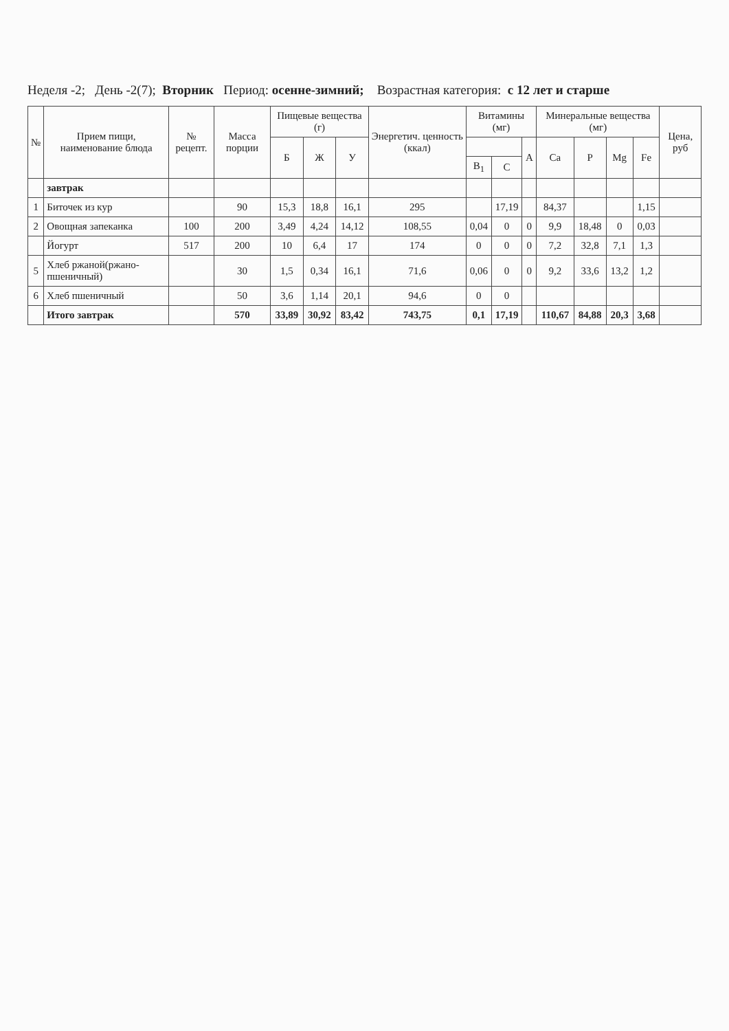Неделя -2; День -2(7); Вторник Период: осенне-зимний; Возрастная категория: с 12 лет и старше
| № | Прием пищи, наименование блюда | № рецепт. | Масса порции | Пищевые вещества (г) | | | Энергетич. ценность (ккал) | Витамины (мг) | | | Минеральные вещества (мг) | | | | Цена, руб |
| --- | --- | --- | --- | --- | --- | --- | --- | --- | --- | --- | --- | --- | --- | --- | --- |
| | | | | Б | Ж | У | | | | A | Ca | P | Mg | Fe | |
| | | | | | | | | B<sub>1</sub> | C | | | | | | |
| | завтрак | | | | | | | | | | | | | | |
| 1 | Биточек из кур | | 90 | 15,3 | 18,8 | 16,1 | 295 | | 17,19 | | 84,37 | | | 1,15 | |
| 2 | Овощная запеканка | 100 | 200 | 3,49 | 4,24 | 14,12 | 108,55 | 0,04 | 0 | 0 | 9,9 | 18,48 | 0 | 0,03 | |
| | Йогурт | 517 | 200 | 10 | 6,4 | 17 | 174 | 0 | 0 | 0 | 7,2 | 32,8 | 7,1 | 1,3 | |
| 5 | Хлеб ржаной(ржано-пшеничный) | | 30 | 1,5 | 0,34 | 16,1 | 71,6 | 0,06 | 0 | 0 | 9,2 | 33,6 | 13,2 | 1,2 | |
| 6 | Хлеб пшеничный | | 50 | 3,6 | 1,14 | 20,1 | 94,6 | 0 | 0 | | | | | | |
| | Итого завтрак | | 570 | 33,89 | 30,92 | 83,42 | 743,75 | 0,1 | 17,19 | | 110,67 | 84,88 | 20,3 | 3,68 | |